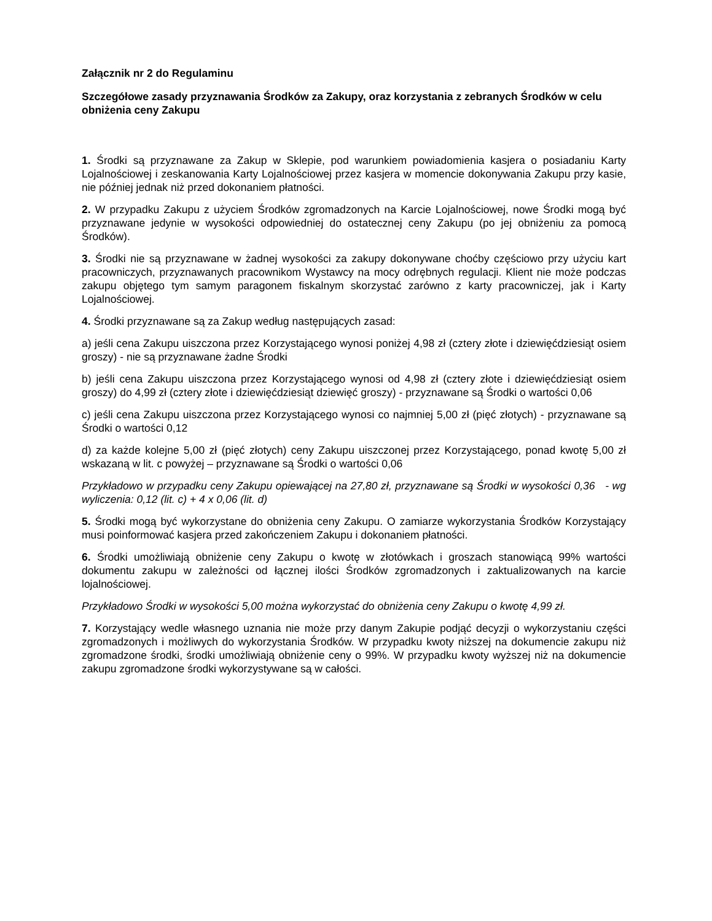Załącznik nr 2 do Regulaminu
Szczegółowe zasady przyznawania Środków za Zakupy, oraz korzystania z zebranych Środków w celu obniżenia ceny Zakupu
1. Środki są przyznawane za Zakup w Sklepie, pod warunkiem powiadomienia kasjera o posiadaniu Karty Lojalnościowej i zeskanowania Karty Lojalnościowej przez kasjera w momencie dokonywania Zakupu przy kasie, nie później jednak niż przed dokonaniem płatności.
2. W przypadku Zakupu z użyciem Środków zgromadzonych na Karcie Lojalnościowej, nowe Środki mogą być przyznawane jedynie w wysokości odpowiedniej do ostatecznej ceny Zakupu (po jej obniżeniu za pomocą Środków).
3. Środki nie są przyznawane w żadnej wysokości za zakupy dokonywane choćby częściowo przy użyciu kart pracowniczych, przyznawanych pracownikom Wystawcy na mocy odrębnych regulacji. Klient nie może podczas zakupu objętego tym samym paragonem fiskalnym skorzystać zarówno z karty pracowniczej, jak i Karty Lojalnościowej.
4. Środki przyznawane są za Zakup według następujących zasad:
a) jeśli cena Zakupu uiszczona przez Korzystającego wynosi poniżej 4,98 zł (cztery złote i dziewięćdziesiąt osiem groszy) - nie są przyznawane żadne Środki
b) jeśli cena Zakupu uiszczona przez Korzystającego wynosi od 4,98 zł (cztery złote i dziewięćdziesiąt osiem groszy) do 4,99 zł (cztery złote i dziewięćdziesiąt dziewięć groszy) - przyznawane są Środki o wartości 0,06
c) jeśli cena Zakupu uiszczona przez Korzystającego wynosi co najmniej 5,00 zł (pięć złotych) - przyznawane są Środki o wartości 0,12
d) za każde kolejne 5,00 zł (pięć złotych) ceny Zakupu uiszczonej przez Korzystającego, ponad kwotę 5,00 zł wskazaną w lit. c powyżej – przyznawane są Środki o wartości 0,06
Przykładowo w przypadku ceny Zakupu opiewającej na 27,80 zł, przyznawane są Środki w wysokości 0,36 - wg wyliczenia: 0,12 (lit. c) + 4 x 0,06 (lit. d)
5. Środki mogą być wykorzystane do obniżenia ceny Zakupu. O zamiarze wykorzystania Środków Korzystający musi poinformować kasjera przed zakończeniem Zakupu i dokonaniem płatności.
6. Środki umożliwiają obniżenie ceny Zakupu o kwotę w złotówkach i groszach stanowiącą 99% wartości dokumentu zakupu w zależności od łącznej ilości Środków zgromadzonych i zaktualizowanych na karcie lojalnościowej.
Przykładowo Środki w wysokości 5,00 można wykorzystać do obniżenia ceny Zakupu o kwotę 4,99 zł.
7. Korzystający wedle własnego uznania nie może przy danym Zakupie podjąć decyzji o wykorzystaniu części zgromadzonych i możliwych do wykorzystania Środków. W przypadku kwoty niższej na dokumencie zakupu niż zgromadzone środki, środki umożliwiają obniżenie ceny o 99%. W przypadku kwoty wyższej niż na dokumencie zakupu zgromadzone środki wykorzystywane są w całości.